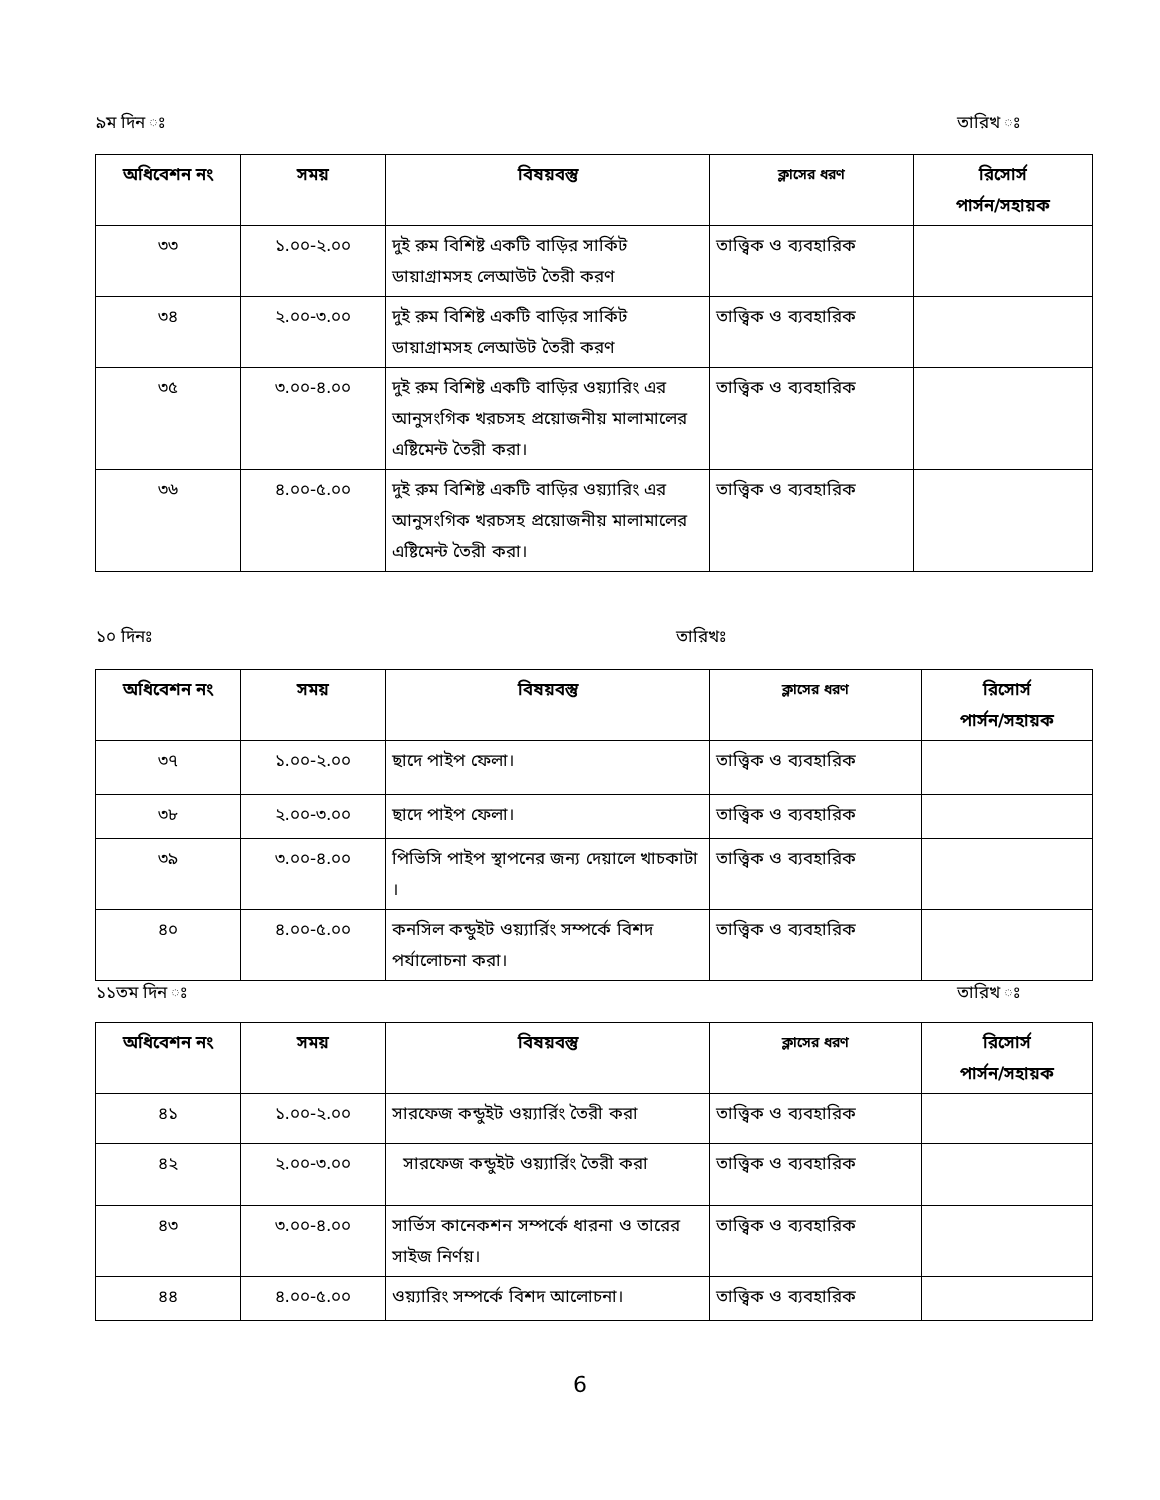৯ম দিন ঃ তারিখ ঃ
| অধিবেশন নং | সময় | বিষয়বস্তু | ক্লাসের ধরণ | রিসোর্স পার্সন/সহায়ক |
| --- | --- | --- | --- | --- |
| ৩৩ | ১.০০-২.০০ | দুই রুম বিশিষ্ট একটি বাড়ির সার্কিট ডায়াগ্রামসহ লেআউট তৈরী করণ | তাত্ত্বিক ও ব্যবহারিক | |
| ৩৪ | ২.০০-৩.০০ | দুই রুম বিশিষ্ট একটি বাড়ির সার্কিট ডায়াগ্রামসহ লেআউট তৈরী করণ | তাত্ত্বিক ও ব্যবহারিক | |
| ৩৫ | ৩.০০-৪.০০ | দুই রুম বিশিষ্ট একটি বাড়ির ওয়্যারিং এর আনুসংগিক খরচসহ প্রয়োজনীয় মালামালের এষ্টিমেন্ট তৈরী করা। | তাত্ত্বিক ও ব্যবহারিক | |
| ৩৬ | ৪.০০-৫.০০ | দুই রুম বিশিষ্ট একটি বাড়ির ওয়্যারিং এর আনুসংগিক খরচসহ প্রয়োজনীয় মালামালের এষ্টিমেন্ট তৈরী করা। | তাত্ত্বিক ও ব্যবহারিক | |
১০ দিনঃ তারিখঃ
| অধিবেশন নং | সময় | বিষয়বস্তু | ক্লাসের ধরণ | রিসোর্স পার্সন/সহায়ক |
| --- | --- | --- | --- | --- |
| ৩৭ | ১.০০-২.০০ | ছাদে পাইপ ফেলা। | তাত্ত্বিক ও ব্যবহারিক | |
| ৩৮ | ২.০০-৩.০০ | ছাদে পাইপ ফেলা। | তাত্ত্বিক ও ব্যবহারিক | |
| ৩৯ | ৩.০০-৪.০০ | পিভিসি পাইপ স্থাপনের জন্য দেয়ালে খাচকাটা । | তাত্ত্বিক ও ব্যবহারিক | |
| ৪০ | ৪.০০-৫.০০ | কনসিল কন্ডুইট ওয়্যার্রিং সম্পর্কে বিশদ পর্যালোচনা করা। | তাত্ত্বিক ও ব্যবহারিক | |
১১তম দিন ঃ তারিখ ঃ
| অধিবেশন নং | সময় | বিষয়বস্তু | ক্লাসের ধরণ | রিসোর্স পার্সন/সহায়ক |
| --- | --- | --- | --- | --- |
| ৪১ | ১.০০-২.০০ | সারফেজ কন্ডুইট ওয়্যার্রিং তৈরী করা | তাত্ত্বিক ও ব্যবহারিক | |
| ৪২ | ২.০০-৩.০০ | সারফেজ কন্ডুইট ওয়্যার্রিং তৈরী করা | তাত্ত্বিক ও ব্যবহারিক | |
| ৪৩ | ৩.০০-৪.০০ | সার্ভিস কানেকশন সম্পর্কে ধারনা ও তারের সাইজ নির্ণয়। | তাত্ত্বিক ও ব্যবহারিক | |
| ৪৪ | ৪.০০-৫.০০ | ওয়্যারিং সম্পর্কে বিশদ আলোচনা। | তাত্ত্বিক ও ব্যবহারিক | |
6